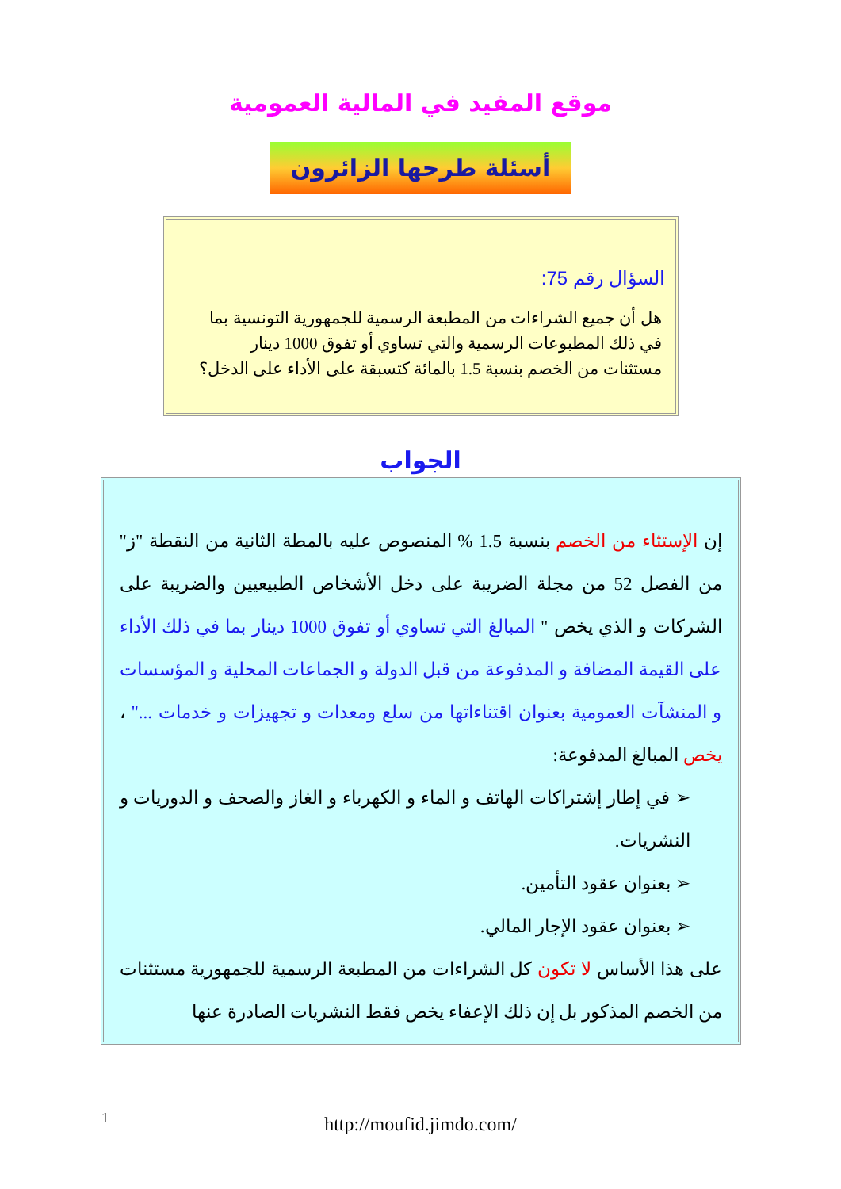موقع المفيد في المالية العمومية
أسئلة طرحها الزائرون
السؤال رقم 75:
هل أن جميع الشراءات من المطبعة الرسمية للجمهورية التونسية بما في ذلك المطبوعات الرسمية والتي تساوي أو تفوق 1000 دينار مستثنات من الخصم بنسبة 1.5 بالمائة كتسبقة على الأداء على الدخل؟
الجواب
إن الإستثاء من الخصم بنسبة 1.5 % المنصوص عليه بالمطة الثانية من النقطة "ز" من الفصل 52 من مجلة الضريبة على دخل الأشخاص الطبيعيين والضريبة على الشركات و الذي يخص " المبالغ التي تساوي أو تفوق 1000 دينار بما في ذلك الأداء على القيمة المضافة و المدفوعة من قبل الدولة و الجماعات المحلية و المؤسسات و المنشآت العمومية بعنوان اقتناءاتها من سلع ومعدات و تجهيزات و خدمات ..." ، يخص المبالغ المدفوعة:
➢ في إطار إشتراكات الهاتف و الماء و الكهرباء و الغاز والصحف و الدوريات و النشريات.
➢ بعنوان عقود التأمين.
➢ بعنوان عقود الإجار المالي.
على هذا الأساس لا تكون كل الشراءات من المطبعة الرسمية للجمهورية مستثنات من الخصم المذكور بل إن ذلك الإعفاء يخص فقط النشريات الصادرة عنها
1 http://moufid.jimdo.com/